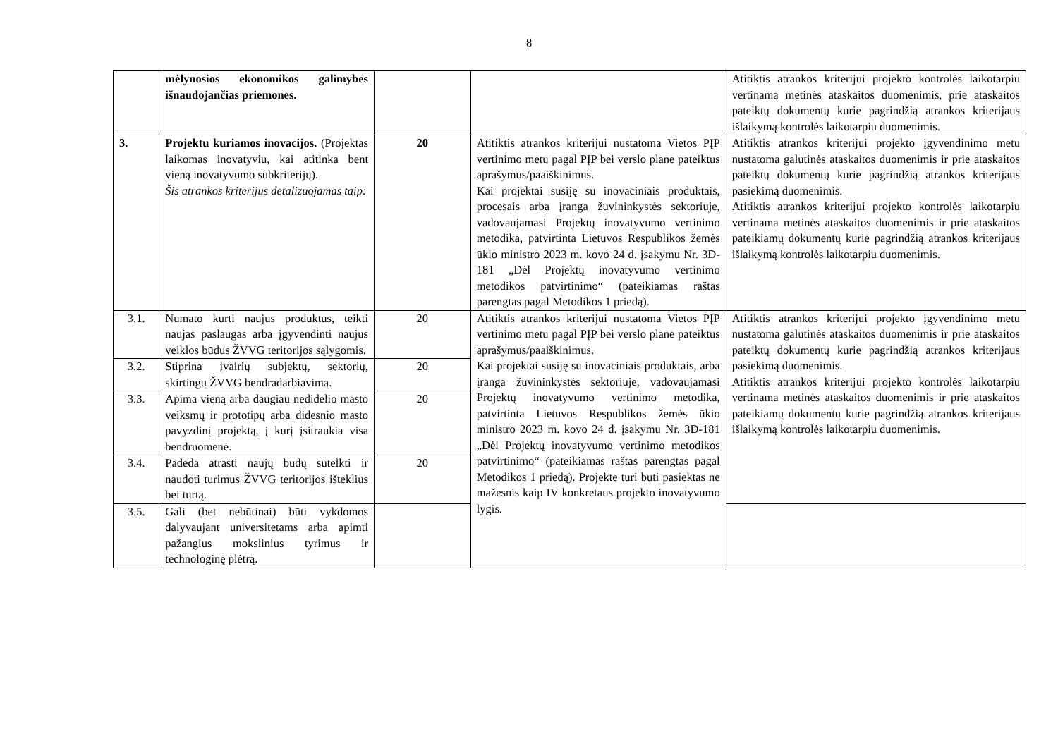8
| | mėlynosios ekonomikos galimybes išnaudojančias priemones. | | | Atitiktis atrankos kriterijui projekto kontrolės laikotarpiu vertinama metinės ataskaitos duomenimis, prie ataskaitos pateiktų dokumentų kurie pagrindžią atrankos kriterijaus išlaikymą kontrolės laikotarpiu duomenimis. |
| 3. | Projektu kuriamos inovacijos. (Projektas laikomas inovatyviu, kai atitinka bent vieną inovatyvumo subkriterijų). Šis atrankos kriterijus detalizuojamas taip: | 20 | Atitiktis atrankos kriterijui nustatoma Vietos PĮP vertinimo metu pagal PĮP bei verslo plane pateiktus aprašymus/paaiškinimus. Kai projektai susiję su inovaciniais produktais, procesais arba įranga žuvininkystės sektoriuje, vadovaujamasi Projektų inovatyvumo vertinimo metodika, patvirtinta Lietuvos Respublikos žemės ūkio ministro 2023 m. kovo 24 d. įsakymu Nr. 3D-181 „Dėl Projektų inovatyvumo vertinimo metodikos patvirtinimo“ (pateikiamas raštas parengtas pagal Metodikos 1 priedą). | Atitiktis atrankos kriterijui projekto įgyvendinimo metu nustatoma galutinės ataskaitos duomenimis ir prie ataskaitos pateiktų dokumentų kurie pagrindžią atrankos kriterijaus pasiekimą duomenimis. Atitiktis atrankos kriterijui projekto kontrolės laikotarpiu vertinama metinės ataskaitos duomenimis ir prie ataskaitos pateikiamų dokumentų kurie pagrindžią atrankos kriterijaus išlaikymą kontrolės laikotarpiu duomenimis. |
| 3.1. | Numato kurti naujus produktus, teikti naujas paslaugas arba įgyvendinti naujus veiklos būdus ŽVVG teritorijos sąlygomis. | 20 | Atitiktis atrankos kriterijui nustatoma Vietos PĮP vertinimo metu pagal PĮP bei verslo plane pateiktus aprašymus/paaiškinimus. Kai projektai susiję su inovaciniais produktais, arba įranga žuvininkystės sektoriuje, vadovaujamasi Projektų inovatyvumo vertinimo metodika, patvirtinta Lietuvos Respublikos žemės ūkio ministro 2023 m. kovo 24 d. įsakymu Nr. 3D-181 „Dėl Projektų inovatyvumo vertinimo metodikos patvirtinimo“ (pateikiamas raštas parengtas pagal Metodikos 1 priedą). Projekte turi būti pasiektas ne mažesnis kaip IV konkretaus projekto inovatyvumo lygis. | Atitiktis atrankos kriterijui projekto įgyvendinimo metu nustatoma galutinės ataskaitos duomenimis ir prie ataskaitos pateiktų dokumentų kurie pagrindžią atrankos kriterijaus pasiekimą duomenimis. Atitiktis atrankos kriterijui projekto kontrolės laikotarpiu vertinama metinės ataskaitos duomenimis ir prie ataskaitos pateikiamų dokumentų kurie pagrindžią atrankos kriterijaus išlaikymą kontrolės laikotarpiu duomenimis. |
| 3.2. | Stiprina įvairių subjektų, sektorių, skirtingų ŽVVG bendradarbiavimą. | 20 | | |
| 3.3. | Apima vieną arba daugiau nedidelio masto veiksmų ir prototipų arba didesnio masto pavyzdinį projektą, į kurį įsitraukia visa bendruomenė. | 20 | | |
| 3.4. | Padeda atrasti naujų būdų sutelkti ir naudoti turimus ŽVVG teritorijos išteklius bei turtą. | 20 | | |
| 3.5. | Gali (bet nebūtinai) būti vykdomos dalyvaujant universitetams arba apimti pažangius mokslinius tyrimus ir technologinę plėtrą. | | | |